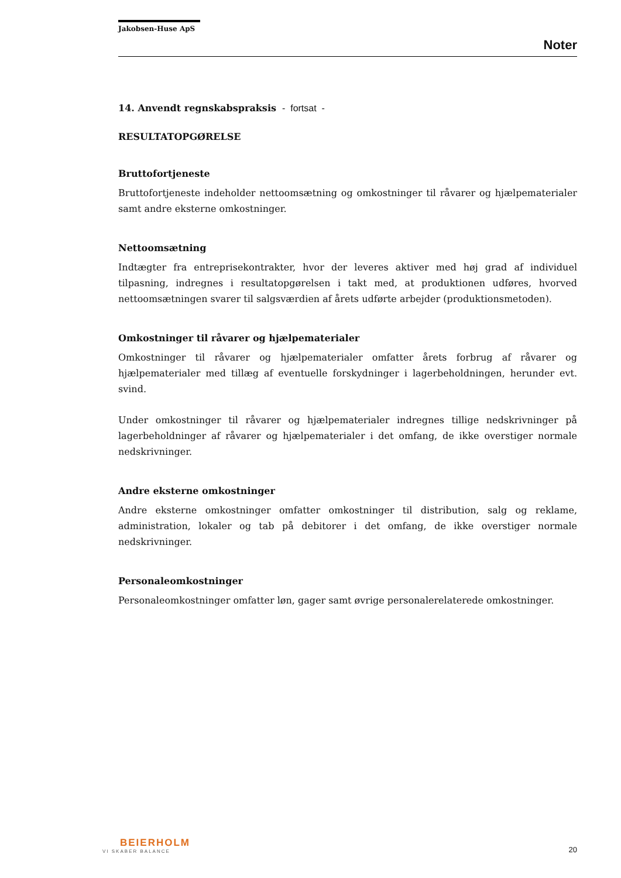Jakobsen-Huse ApS
Noter
14. Anvendt regnskabspraksis - fortsat -
RESULTATOPGØRELSE
Bruttofortjeneste
Bruttofortjeneste indeholder nettoomsætning og omkostninger til råvarer og hjælpematerialer samt andre eksterne omkostninger.
Nettoomsætning
Indtægter fra entreprisekontrakter, hvor der leveres aktiver med høj grad af individuel tilpasning, indregnes i resultatopgørelsen i takt med, at produktionen udføres, hvorved nettoomsætningen svarer til salgsværdien af årets udførte arbejder (produktionsmetoden).
Omkostninger til råvarer og hjælpematerialer
Omkostninger til råvarer og hjælpematerialer omfatter årets forbrug af råvarer og hjælpematerialer med tillæg af eventuelle forskydninger i lagerbeholdningen, herunder evt. svind.
Under omkostninger til råvarer og hjælpematerialer indregnes tillige nedskrivninger på lagerbeholdninger af råvarer og hjælpematerialer i det omfang, de ikke overstiger normale nedskrivninger.
Andre eksterne omkostninger
Andre eksterne omkostninger omfatter omkostninger til distribution, salg og reklame, administration, lokaler og tab på debitorer i det omfang, de ikke overstiger normale nedskrivninger.
Personaleomkostninger
Personaleomkostninger omfatter løn, gager samt øvrige personalerelaterede omkostninger.
BEIERHOLM
VI SKABER BALANCE
20